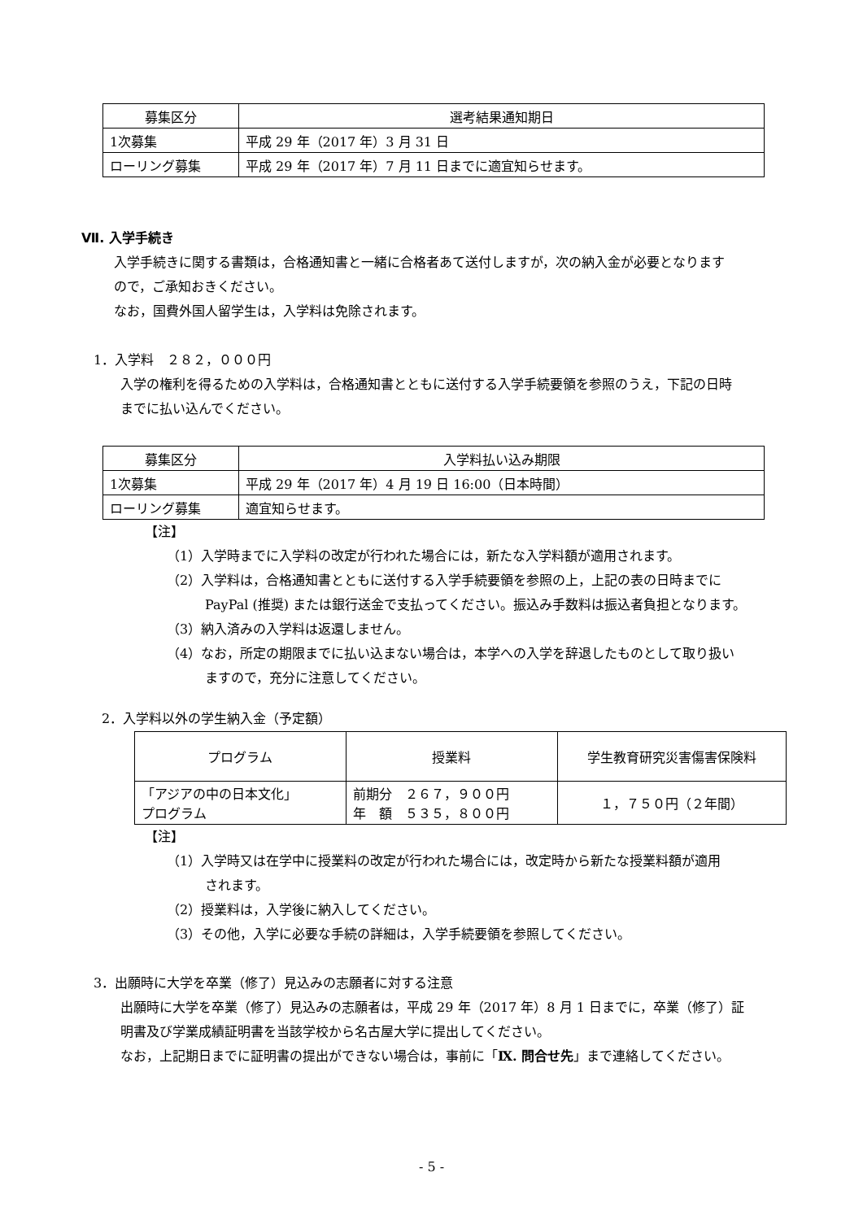| 募集区分 | 選考結果通知期日 |
| --- | --- |
| 1次募集 | 平成 29 年（2017 年）3 月 31 日 |
| ローリング募集 | 平成 29 年（2017 年）7 月 11 日までに適宜知らせます。 |
Ⅶ. 入学手続き
入学手続きに関する書類は，合格通知書と一緒に合格者あて送付しますが，次の納入金が必要となります
ので，ご承知おきください。
なお，国費外国人留学生は，入学料は免除されます。
1．入学料　２８２，０００円
入学の権利を得るための入学料は，合格通知書とともに送付する入学手続要領を参照のうえ，下記の日時
までに払い込んでください。
| 募集区分 | 入学料払い込み期限 |
| --- | --- |
| 1次募集 | 平成 29 年（2017 年）4 月 19 日 16:00（日本時間） |
| ローリング募集 | 適宜知らせます。 |
【注】
（1）入学時までに入学料の改定が行われた場合には，新たな入学料額が適用されます。
（2）入学料は，合格通知書とともに送付する入学手続要領を参照の上，上記の表の日時までに
PayPal (推奨) または銀行送金で支払ってください。振込み手数料は振込者負担となります。
（3）納入済みの入学料は返還しません。
（4）なお，所定の期限までに払い込まない場合は，本学への入学を辞退したものとして取り扱い
ますので，充分に注意してください。
2．入学料以外の学生納入金（予定額）
| プログラム | 授業料 | 学生教育研究災害傷害保険料 |
| --- | --- | --- |
| 「アジアの中の日本文化」 プログラム | 前期分 ２６７，９００円 年 額 ５３５，８００円 | １，７５０円（２年間） |
【注】
（1）入学時又は在学中に授業料の改定が行われた場合には，改定時から新たな授業料額が適用
されます。
（2）授業料は，入学後に納入してください。
（3）その他，入学に必要な手続の詳細は，入学手続要領を参照してください。
3．出願時に大学を卒業（修了）見込みの志願者に対する注意
出願時に大学を卒業（修了）見込みの志願者は，平成 29 年（2017 年）8 月 1 日までに，卒業（修了）証
明書及び学業成績証明書を当該学校から名古屋大学に提出してください。
なお，上記期日までに証明書の提出ができない場合は，事前に「Ⅸ. 問合せ先」まで連絡してください。
- 5 -